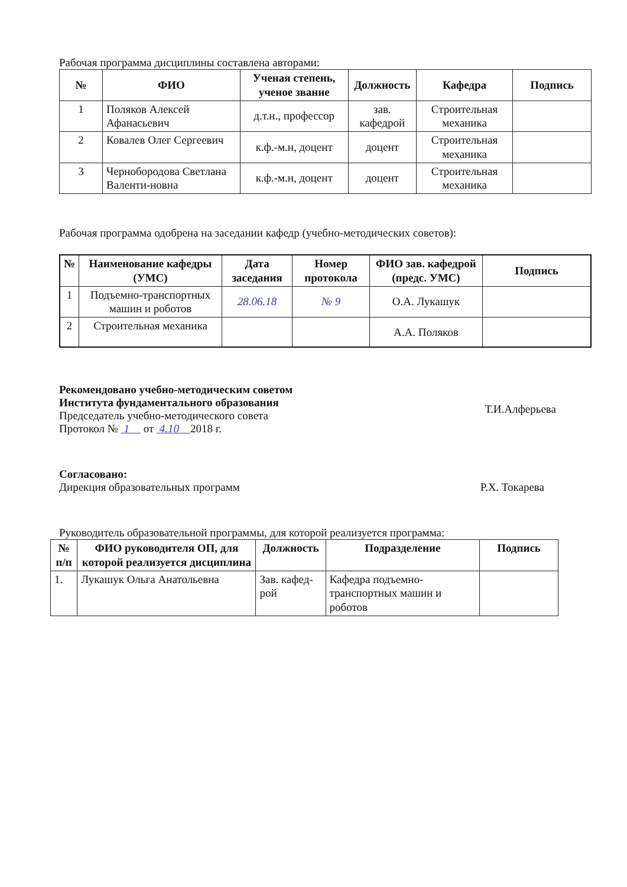Рабочая программа дисциплины составлена авторами:
| № | ФИО | Ученая степень, ученое звание | Должность | Кафедра | Подпись |
| --- | --- | --- | --- | --- | --- |
| 1 | Поляков Алексей Афанасьевич | д.т.н., профессор | зав. кафедрой | Строительная механика | |
| 2 | Ковалев Олег Сергеевич | к.ф.-м.н, доцент | доцент | Строительная механика | |
| 3 | Чернобородова Светлана Валенти-новна | к.ф.-м.н, доцент | доцент | Строительная механика | |
Рабочая программа одобрена на заседании кафедр (учебно-методических советов):
| № | Наименование кафедры (УМС) | Дата заседания | Номер протокола | ФИО зав. кафедрой (предс. УМС) | Подпись |
| --- | --- | --- | --- | --- | --- |
| 1 | Подъемно-транспортных машин и роботов | 28.06.18 | № 9 | О.А. Лукашук | |
| 2 | Строительная механика | | | А.А. Поляков | |
Рекомендовано учебно-методическим советом
Института фундаментального образования
Председатель учебно-методического совета
Протокол № 1 от 4.10 2018 г.
Т.И.Алферьева
Согласовано:
Дирекция образовательных программ
Р.Х. Токарева
Руководитель образовательной программы, для которой реализуется программа:
| № п/п | ФИО руководителя ОП, для которой реализуется дисциплина | Должность | Подразделение | Подпись |
| --- | --- | --- | --- | --- |
| 1. | Лукашук Ольга Анатольевна | Зав. кафед-рой | Кафедра подъемно-транспортных машин и роботов | |